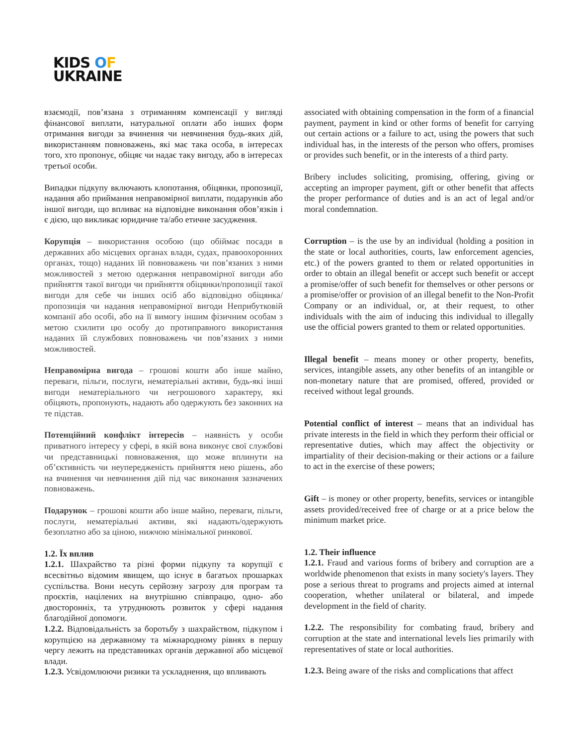KIDS OF
UKRAINE
взаємодії, пов’язана з отриманням компенсації у вигляді фінансової виплати, натуральної оплати або інших форм отримання вигоди за вчинення чи невчинення будь-яких дій, використанням повноважень, які має така особа, в інтересах того, хто пропонує, обіцяє чи надає таку вигоду, або в інтересах третьої особи.
Випадки підкупу включають клопотання, обіцянки, пропозиції, надання або приймання неправомірної виплати, подарунків або іншої вигоди, що впливає на відповідне виконання обов’язків і є дією, що викликає юридичне та/або етичне засудження.
Корупція – використання особою (що обіймає посади в державних або місцевих органах влади, судах, правоохоронних органах, тощо) наданих їй повноважень чи пов’язаних з ними можливостей з метою одержання неправомірної вигоди або прийняття такої вигоди чи прийняття обіцянки/пропозиції такої вигоди для себе чи інших осіб або відповідно обіцянка/пропозиція чи надання неправомірної вигоди Неприбутковій компанії або особі, або на її вимогу іншим фізичним особам з метою схилити цю особу до протиправного використання наданих їй службових повноважень чи пов’язаних з ними можливостей.
Неправомірна вигода – грошові кошти або інше майно, переваги, пільги, послуги, нематеріальні активи, будь-які інші вигоди нематеріального чи негрошового характеру, які обіцяють, пропонують, надають або одержують без законних на те підстав.
Потенційний конфлікт інтересів – наявність у особи приватного інтересу у сфері, в якій вона виконує свої службові чи представницькі повноваження, що може вплинути на об’єктивність чи неупередженість прийняття нею рішень, або на вчинення чи невчинення дій під час виконання зазначених повноважень.
Подарунок – грошові кошти або інше майно, переваги, пільги, послуги, нематеріальні активи, які надають/одержують безоплатно або за ціною, нижчою мінімальної ринкової.
1.2. Їх вплив
1.2.1. Шахрайство та різні форми підкупу та корупції є всесвітньо відомим явищем, що існує в багатьох прошарках суспільства. Вони несуть серйозну загрозу для програм та проєктів, націлених на внутрішню співпрацю, одно- або двосторонніх, та утруднюють розвиток у сфері надання благодійної допомоги.
1.2.2. Відповідальність за боротьбу з шахрайством, підкупом і корупцією на державному та міжнародному рівнях в першу чергу лежить на представниках органів державної або місцевої влади.
1.2.3. Усвідомлюючи ризики та ускладнення, що впливають
associated with obtaining compensation in the form of a financial payment, payment in kind or other forms of benefit for carrying out certain actions or a failure to act, using the powers that such individual has, in the interests of the person who offers, promises or provides such benefit, or in the interests of a third party.
Bribery includes soliciting, promising, offering, giving or accepting an improper payment, gift or other benefit that affects the proper performance of duties and is an act of legal and/or moral condemnation.
Corruption – is the use by an individual (holding a position in the state or local authorities, courts, law enforcement agencies, etc.) of the powers granted to them or related opportunities in order to obtain an illegal benefit or accept such benefit or accept a promise/offer of such benefit for themselves or other persons or a promise/offer or provision of an illegal benefit to the Non-Profit Company or an individual, or, at their request, to other individuals with the aim of inducing this individual to illegally use the official powers granted to them or related opportunities.
Illegal benefit – means money or other property, benefits, services, intangible assets, any other benefits of an intangible or non-monetary nature that are promised, offered, provided or received without legal grounds.
Potential conflict of interest – means that an individual has private interests in the field in which they perform their official or representative duties, which may affect the objectivity or impartiality of their decision-making or their actions or a failure to act in the exercise of these powers;
Gift – is money or other property, benefits, services or intangible assets provided/received free of charge or at a price below the minimum market price.
1.2. Their influence
1.2.1. Fraud and various forms of bribery and corruption are a worldwide phenomenon that exists in many society's layers. They pose a serious threat to programs and projects aimed at internal cooperation, whether unilateral or bilateral, and impede development in the field of charity.
1.2.2. The responsibility for combating fraud, bribery and corruption at the state and international levels lies primarily with representatives of state or local authorities.
1.2.3. Being aware of the risks and complications that affect